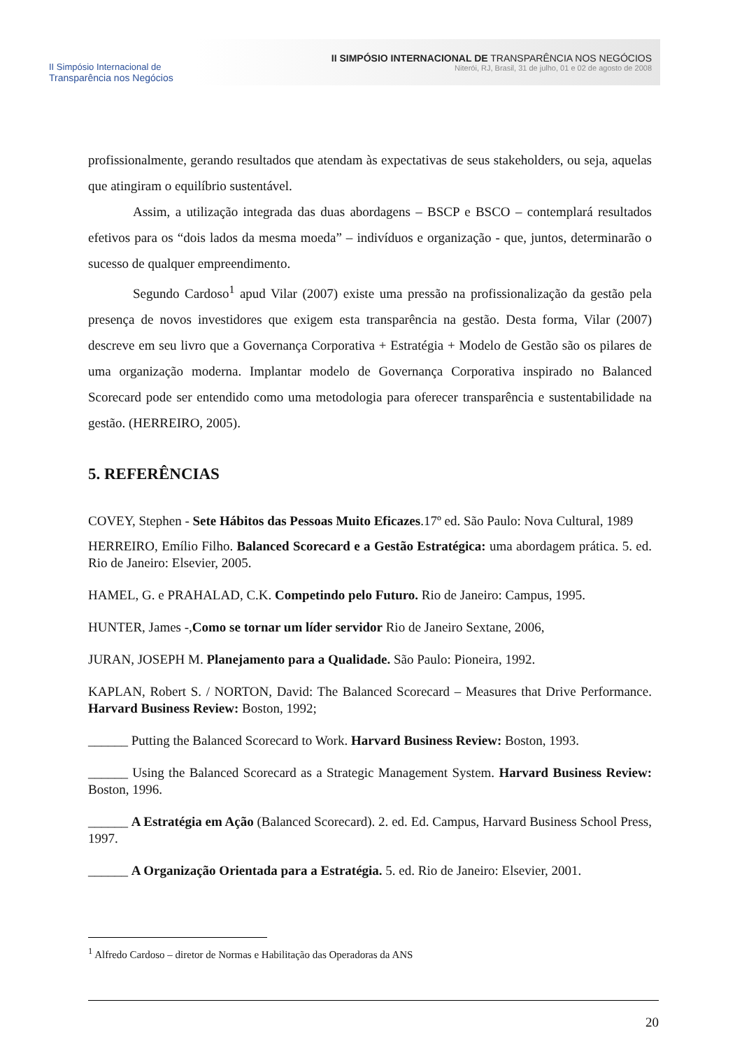II Simpósio Internacional de
Transparência nos Negócios
II SIMPÓSIO INTERNACIONAL DE TRANSPARÊNCIA NOS NEGÓCIOS
Niterói, RJ, Brasil, 31 de julho, 01 e 02 de agosto de 2008
profissionalmente, gerando resultados que atendam às expectativas de seus stakeholders, ou seja, aquelas que atingiram o equilíbrio sustentável.
Assim, a utilização integrada das duas abordagens – BSCP e BSCO – contemplará resultados efetivos para os “dois lados da mesma moeda” – indivíduos e organização - que, juntos, determinarão o sucesso de qualquer empreendimento.
Segundo Cardoso<sup>1</sup> apud Vilar (2007) existe uma pressão na profissionalização da gestão pela presença de novos investidores que exigem esta transparência na gestão. Desta forma, Vilar (2007) descreve em seu livro que a Governança Corporativa + Estratégia + Modelo de Gestão são os pilares de uma organização moderna. Implantar modelo de Governança Corporativa inspirado no Balanced Scorecard pode ser entendido como uma metodologia para oferecer transparência e sustentabilidade na gestão. (HERREIRO, 2005).
5. REFERÊNCIAS
COVEY, Stephen - Sete Hábitos das Pessoas Muito Eficazes.17º ed. São Paulo: Nova Cultural, 1989
HERREIRO, Emílio Filho. Balanced Scorecard e a Gestão Estratégica: uma abordagem prática. 5. ed. Rio de Janeiro: Elsevier, 2005.
HAMEL, G. e PRAHALAD, C.K. Competindo pelo Futuro. Rio de Janeiro: Campus, 1995.
HUNTER, James -,Como se tornar um líder servidor Rio de Janeiro Sextane, 2006,
JURAN, JOSEPH M. Planejamento para a Qualidade. São Paulo: Pioneira, 1992.
KAPLAN, Robert S. / NORTON, David: The Balanced Scorecard – Measures that Drive Performance. Harvard Business Review: Boston, 1992;
______ Putting the Balanced Scorecard to Work. Harvard Business Review: Boston, 1993.
______ Using the Balanced Scorecard as a Strategic Management System. Harvard Business Review: Boston, 1996.
______ A Estratégia em Ação (Balanced Scorecard). 2. ed. Ed. Campus, Harvard Business School Press, 1997.
______ A Organização Orientada para a Estratégia. 5. ed. Rio de Janeiro: Elsevier, 2001.
<sup>1</sup> Alfredo Cardoso – diretor de Normas e Habilitação das Operadoras da ANS
20